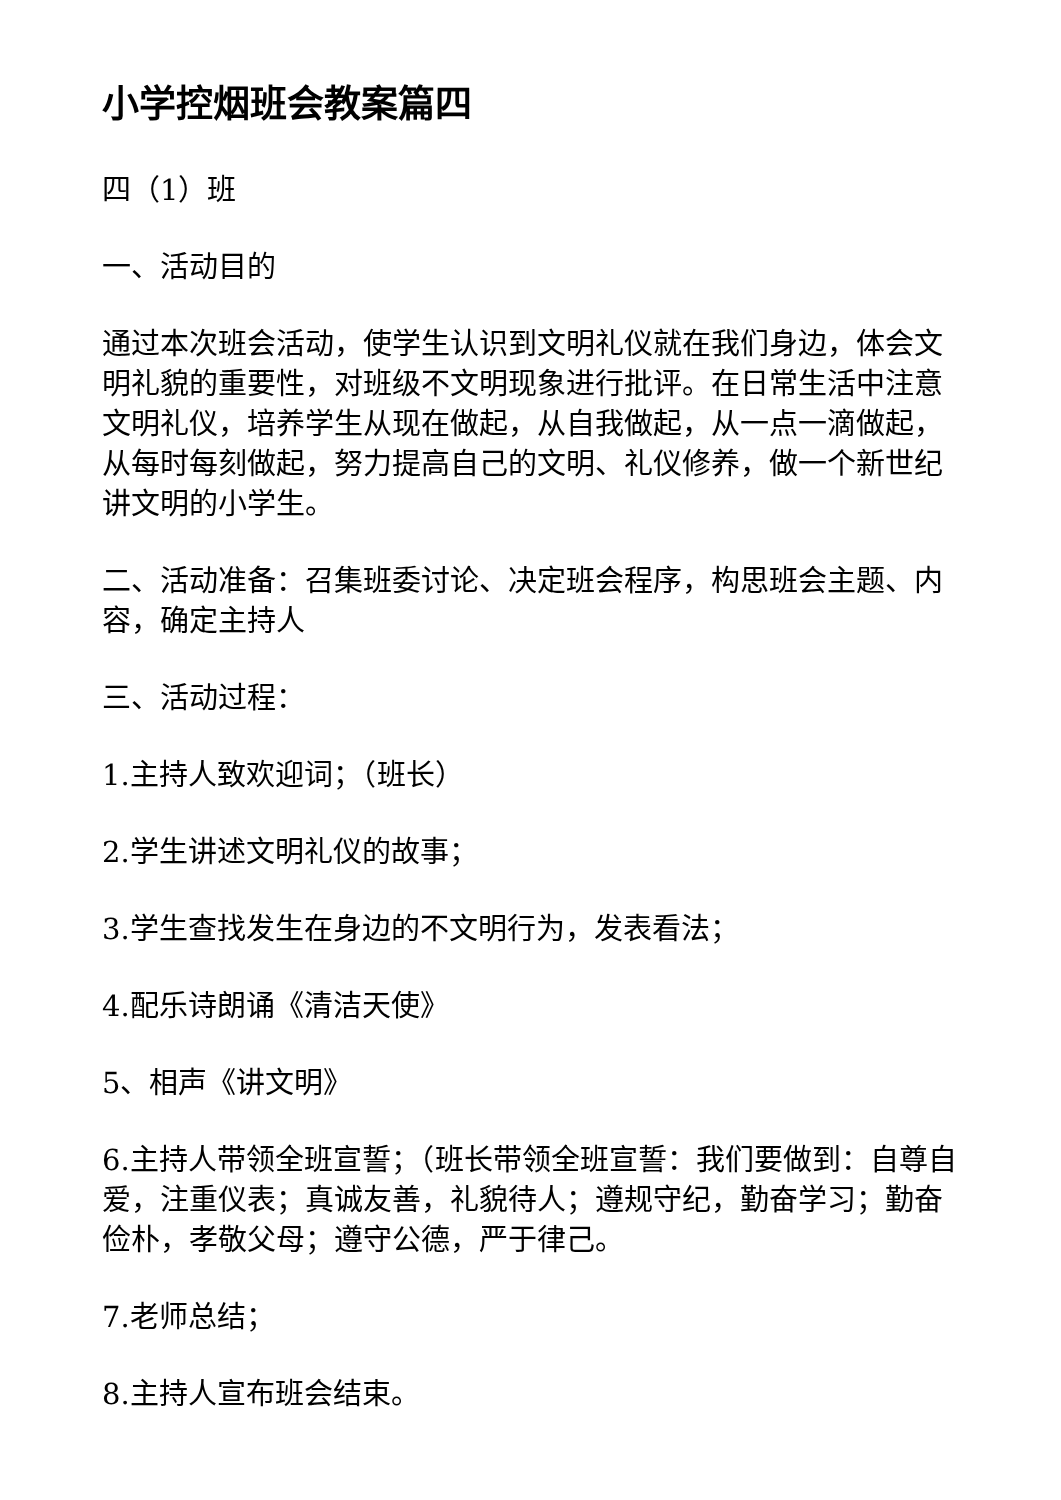小学控烟班会教案篇四
四（1）班
一、活动目的
通过本次班会活动，使学生认识到文明礼仪就在我们身边，体会文明礼貌的重要性，对班级不文明现象进行批评。在日常生活中注意文明礼仪，培养学生从现在做起，从自我做起，从一点一滴做起，从每时每刻做起，努力提高自己的文明、礼仪修养，做一个新世纪讲文明的小学生。
二、活动准备：召集班委讨论、决定班会程序，构思班会主题、内容，确定主持人
三、活动过程：
1.主持人致欢迎词；（班长）
2.学生讲述文明礼仪的故事；
3.学生查找发生在身边的不文明行为，发表看法；
4.配乐诗朗诵《清洁天使》
5、相声《讲文明》
6.主持人带领全班宣誓；（班长带领全班宣誓：我们要做到：自尊自爱，注重仪表；真诚友善，礼貌待人；遵规守纪，勤奋学习；勤奋俭朴，孝敬父母；遵守公德，严于律己。
7.老师总结；
8.主持人宣布班会结束。